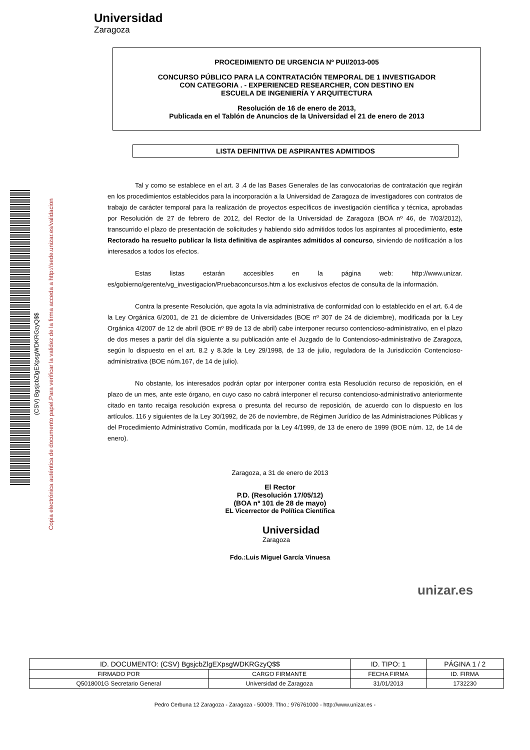Universidad
Zaragoza
(CSV) BgsjcbZlgEXpsgWDKRGzyQ$$
Copia electrónica auténtica de documento papel.Para verificar la validez de la firma acceda a http://sede.unizar.es/validacion
PROCEDIMIENTO DE URGENCIA Nº PUI/2013-005
CONCURSO PÚBLICO PARA LA CONTRATACIÓN TEMPORAL DE 1 INVESTIGADOR
CON CATEGORIA . - EXPERIENCED RESEARCHER, CON DESTINO EN
ESCUELA DE INGENIERÍA Y ARQUITECTURA
Resolución de 16 de enero de 2013,
Publicada en el Tablón de Anuncios de la Universidad el 21 de enero de 2013
LISTA DEFINITIVA DE ASPIRANTES ADMITIDOS
Tal y como se establece en el art. 3 .4 de las Bases Generales de las convocatorias de contratación que regirán en los procedimientos establecidos para la incorporación a la Universidad de Zaragoza de investigadores con contratos de trabajo de carácter temporal para la realización de proyectos específicos de investigación científica y técnica, aprobadas por Resolución de 27 de febrero de 2012, del Rector de la Universidad de Zaragoza (BOA nº 46, de 7/03/2012), transcurrido el plazo de presentación de solicitudes y habiendo sido admitidos todos los aspirantes al procedimiento, este Rectorado ha resuelto publicar la lista definitiva de aspirantes admitidos al concurso, sirviendo de notificación a los interesados a todos los efectos.
Estas listas estarán accesibles en la página web: http://www.unizar. es/gobierno/gerente/vg_investigacion/Pruebaconcursos.htm a los exclusivos efectos de consulta de la información.
Contra la presente Resolución, que agota la vía administrativa de conformidad con lo establecido en el art. 6.4 de la Ley Orgánica 6/2001, de 21 de diciembre de Universidades (BOE nº 307 de 24 de diciembre), modificada por la Ley Orgánica 4/2007 de 12 de abril (BOE nº 89 de 13 de abril) cabe interponer recurso contencioso-administrativo, en el plazo de dos meses a partir del día siguiente a su publicación ante el Juzgado de lo Contencioso-administrativo de Zaragoza, según lo dispuesto en el art. 8.2 y 8.3de la Ley 29/1998, de 13 de julio, reguladora de la Jurisdicción Contencioso- administrativa (BOE núm.167, de 14 de julio).
No obstante, los interesados podrán optar por interponer contra esta Resolución recurso de reposición, en el plazo de un mes, ante este órgano, en cuyo caso no cabrá interponer el recurso contencioso-administrativo anteriormente citado en tanto recaiga resolución expresa o presunta del recurso de reposición, de acuerdo con lo dispuesto en los artículos. 116 y siguientes de la Ley 30/1992, de 26 de noviembre, de Régimen Jurídico de las Administraciones Públicas y del Procedimiento Administrativo Común, modificada por la Ley 4/1999, de 13 de enero de 1999 (BOE núm. 12, de 14 de enero).
Zaragoza, a 31 de enero de 2013
El Rector
P.D. (Resolución 17/05/12)
(BOA nº 101 de 28 de mayo)
EL Vicerrector de Política Científica
Universidad
Zaragoza
Fdo.:Luis Miguel García Vinuesa
unizar.es
| ID. DOCUMENTO: (CSV) BgsjcbZlgEXpsgWDKRGzyQ$$ | | ID. TIPO: 1 | PÁGINA 1 / 2 |
| FIRMADO POR | CARGO FIRMANTE | FECHA FIRMA | ID. FIRMA |
| Q5018001G Secretario General | Universidad de Zaragoza | 31/01/2013 | 1732230 |
Pedro Cerbuna 12 Zaragoza - Zaragoza - 50009. Tfno.: 976761000 - http://www.unizar.es -